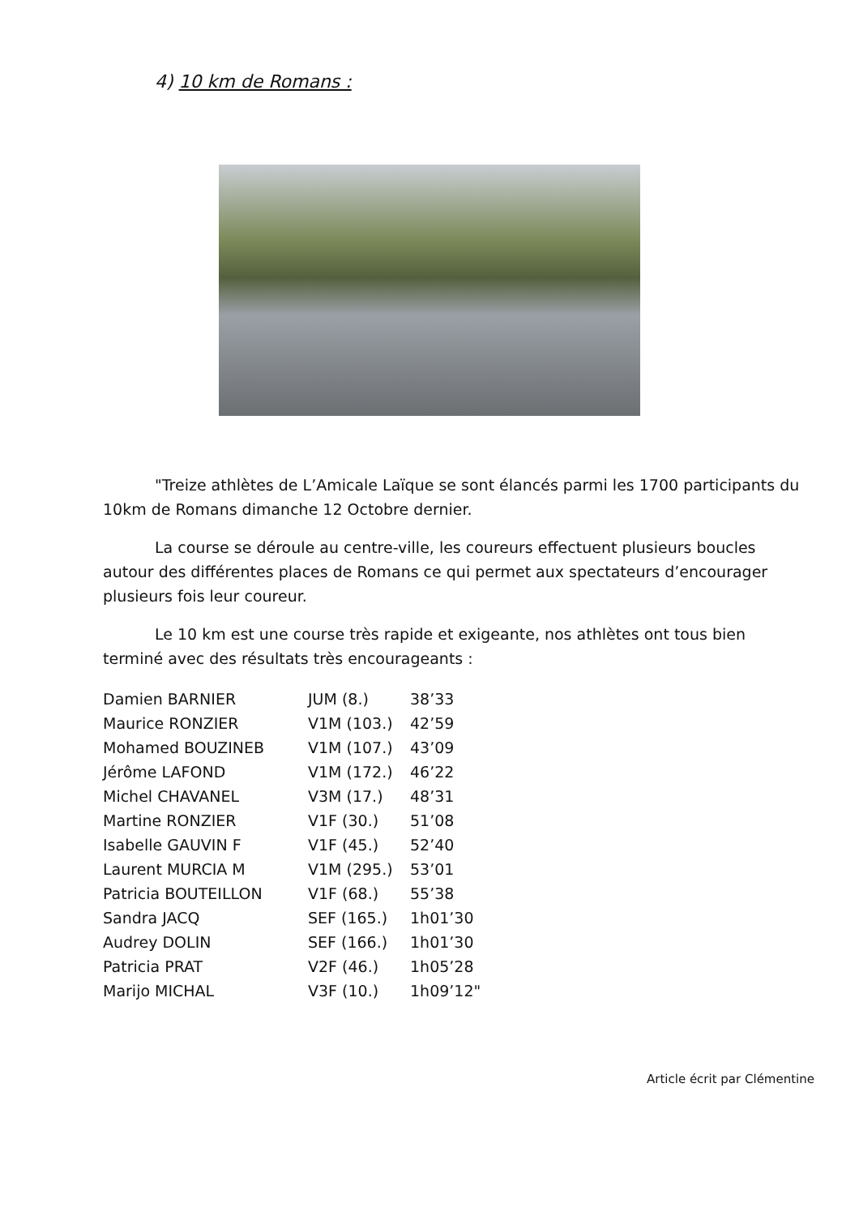4) 10 km de Romans :
"Treize athlètes de L’Amicale Laïque se sont élancés parmi les 1700 participants du 10km de Romans dimanche 12 Octobre dernier.
La course se déroule au centre-ville, les coureurs effectuent plusieurs boucles autour des différentes places de Romans ce qui permet aux spectateurs d’encourager plusieurs fois leur coureur.
Le 10 km est une course très rapide et exigeante, nos athlètes ont tous bien terminé avec des résultats très encourageants :
| Damien BARNIER | JUM (8.) | 38’33 |
| Maurice RONZIER | V1M (103.) | 42’59 |
| Mohamed BOUZINEB | V1M (107.) | 43’09 |
| Jérôme LAFOND | V1M (172.) | 46’22 |
| Michel CHAVANEL | V3M (17.) | 48’31 |
| Martine RONZIER | V1F (30.) | 51’08 |
| Isabelle GAUVIN F | V1F (45.) | 52’40 |
| Laurent MURCIA M | V1M (295.) | 53’01 |
| Patricia BOUTEILLON | V1F (68.) | 55’38 |
| Sandra JACQ | SEF (165.) | 1h01’30 |
| Audrey DOLIN | SEF (166.) | 1h01’30 |
| Patricia PRAT | V2F (46.) | 1h05’28 |
| Marijo MICHAL | V3F (10.) | 1h09’12" |
Article écrit par Clémentine